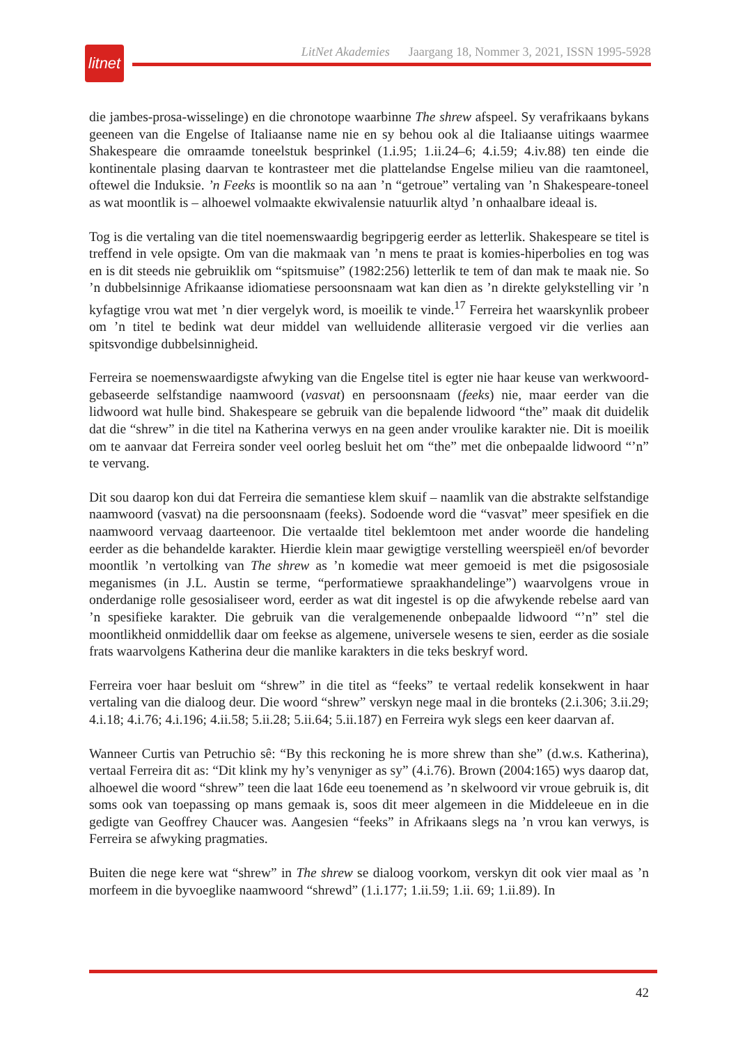litnet
LitNet Akademies Jaargang 18, Nommer 3, 2021, ISSN 1995-5928
die jambes-prosa-wisselinge) en die chronotope waarbinne The shrew afspeel. Sy verafrikaans bykans geeneen van die Engelse of Italiaanse name nie en sy behou ook al die Italiaanse uitings waarmee Shakespeare die omraamde toneelstuk besprinkel (1.i.95; 1.ii.24–6; 4.i.59; 4.iv.88) ten einde die kontinentale plasing daarvan te kontrasteer met die plattelandse Engelse milieu van die raamtoneel, oftewel die Induksie. ’n Feeks is moontlik so na aan ’n “getroue” vertaling van ’n Shakespeare-toneel as wat moontlik is – alhoewel volmaakte ekwivalensie natuurlik altyd ’n onhaalbare ideaal is.
Tog is die vertaling van die titel noemenswaardig begripgerig eerder as letterlik. Shakespeare se titel is treffend in vele opsigte. Om van die makmaak van ’n mens te praat is komies-hiperbolies en tog was en is dit steeds nie gebruiklik om “spitsmuise” (1982:256) letterlik te tem of dan mak te maak nie. So ’n dubbelsinnige Afrikaanse idiomatiese persoonsnaam wat kan dien as ’n direkte gelykstelling vir ’n kyfagtige vrou wat met ’n dier vergelyk word, is moeilik te vinde.<sup>17</sup> Ferreira het waarskynlik probeer om ’n titel te bedink wat deur middel van welluidende alliterasie vergoed vir die verlies aan spitsvondige dubbelsinnigheid.
Ferreira se noemenswaardigste afwyking van die Engelse titel is egter nie haar keuse van werkwoord-gebaseerde selfstandige naamwoord (vasvat) en persoonsnaam (feeks) nie, maar eerder van die lidwoord wat hulle bind. Shakespeare se gebruik van die bepalende lidwoord “the” maak dit duidelik dat die “shrew” in die titel na Katherina verwys en na geen ander vroulike karakter nie. Dit is moeilik om te aanvaar dat Ferreira sonder veel oorleg besluit het om “the” met die onbepaalde lidwoord “’n” te vervang.
Dit sou daarop kon dui dat Ferreira die semantiese klem skuif – naamlik van die abstrakte selfstandige naamwoord (vasvat) na die persoonsnaam (feeks). Sodoende word die “vasvat” meer spesifiek en die naamwoord vervaag daarteenoor. Die vertaalde titel beklemtoon met ander woorde die handeling eerder as die behandelde karakter. Hierdie klein maar gewigtige verstelling weerspieël en/of bevorder moontlik ’n vertolking van The shrew as ’n komedie wat meer gemoeid is met die psigososiale meganismes (in J.L. Austin se terme, “performatiewe spraakhandelinge”) waarvolgens vroue in onderdanige rolle gesosialiseer word, eerder as wat dit ingestel is op die afwykende rebelse aard van ’n spesifieke karakter. Die gebruik van die veralgemenende onbepaalde lidwoord “’n” stel die moontlikheid onmiddellik daar om feekse as algemene, universele wesens te sien, eerder as die sosiale frats waarvolgens Katherina deur die manlike karakters in die teks beskryf word.
Ferreira voer haar besluit om “shrew” in die titel as “feeks” te vertaal redelik konsekwent in haar vertaling van die dialoog deur. Die woord “shrew” verskyn nege maal in die bronteks (2.i.306; 3.ii.29; 4.i.18; 4.i.76; 4.i.196; 4.ii.58; 5.ii.28; 5.ii.64; 5.ii.187) en Ferreira wyk slegs een keer daarvan af.
Wanneer Curtis van Petruchio sê: “By this reckoning he is more shrew than she” (d.w.s. Katherina), vertaal Ferreira dit as: “Dit klink my hy’s venyniger as sy” (4.i.76). Brown (2004:165) wys daarop dat, alhoewel die woord “shrew” teen die laat 16de eeu toenemend as ’n skelwoord vir vroue gebruik is, dit soms ook van toepassing op mans gemaak is, soos dit meer algemeen in die Middeleeue en in die gedigte van Geoffrey Chaucer was. Aangesien “feeks” in Afrikaans slegs na ’n vrou kan verwys, is Ferreira se afwyking pragmaties.
Buiten die nege kere wat “shrew” in The shrew se dialoog voorkom, verskyn dit ook vier maal as ’n morfeem in die byvoeglike naamwoord “shrewd” (1.i.177; 1.ii.59; 1.ii. 69; 1.ii.89). In
42